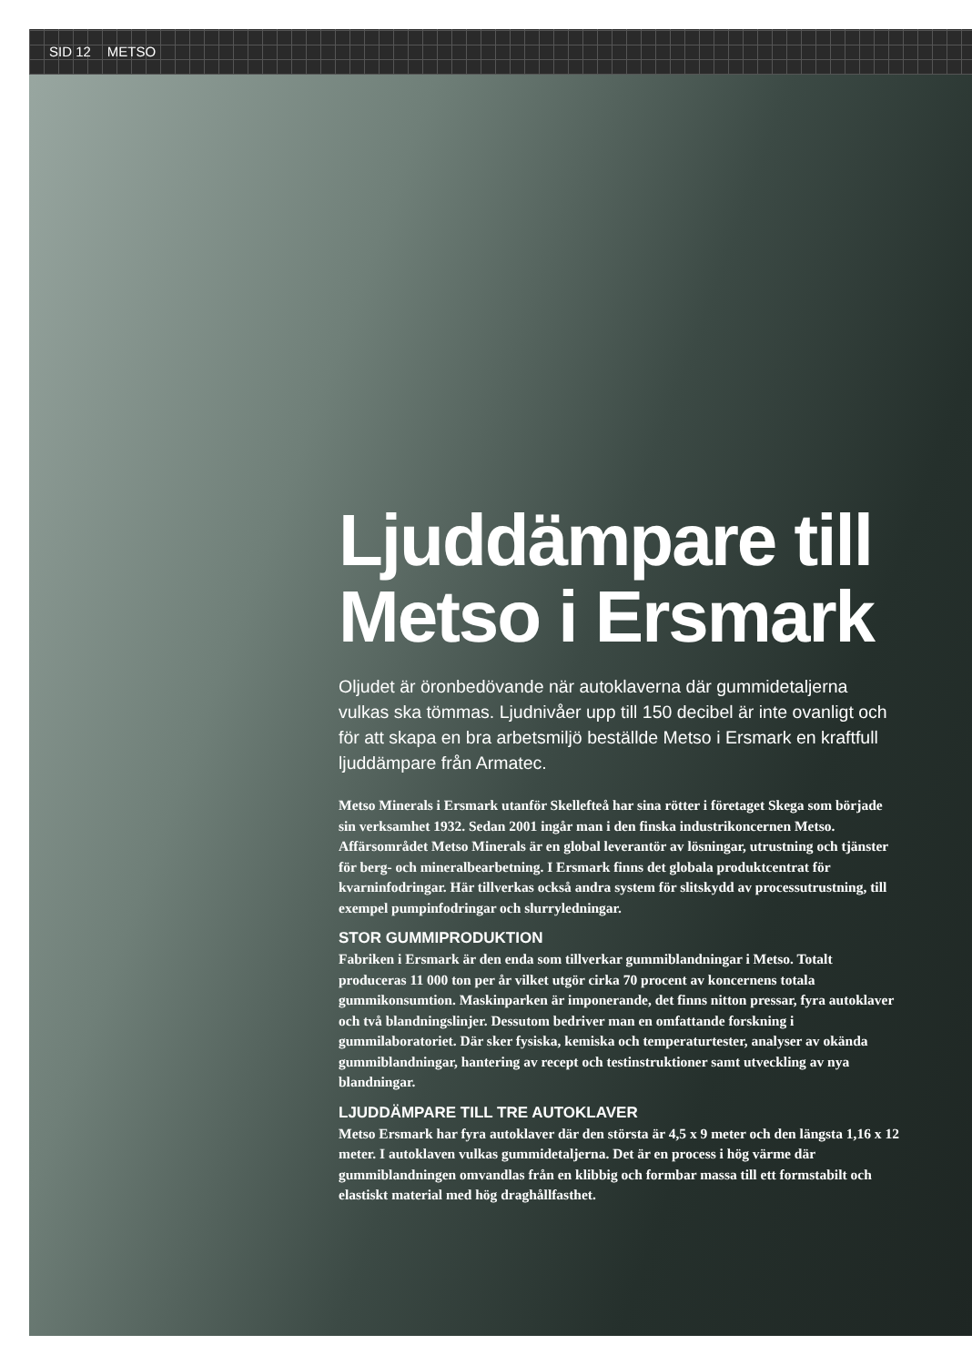SID 12 METSO
Ljuddämpare till Metso i Ersmark
Oljudet är öronbedövande när autoklaverna där gummidetaljerna vulkas ska tömmas. Ljudnivåer upp till 150 decibel är inte ovanligt och för att skapa en bra arbetsmiljö beställde Metso i Ersmark en kraftfull ljud­dämpare från Armatec.
Metso Minerals i Ersmark utanför Skellefteå har sina rötter i företaget Skega som började sin verksamhet 1932. Sedan 2001 ingår man i den finska industri­koncernen Metso. Affärsområdet Metso Minerals är en global leverantör av lösningar, utrustning och tjänster för berg- och mineralbearbetning. I Ersmark finns det globala produktcentrat för kvarninfodringar. Här tillverkas också andra system för slitskydd av processutrustning, till exempel pumpinfodringar och slurryledningar.
STOR GUMMIPRODUKTION
Fabriken i Ersmark är den enda som tillverkar gummiblandningar i Metso. Totalt produceras 11 000 ton per år vilket utgör cirka 70 procent av koncernens totala gummikonsumtion. Maskinparken är imponerande, det finns nitton pressar, fyra autoklaver och två blandningslinjer. Dessutom bedriver man en omfattande forskning i gummilaboratoriet. Där sker fysiska, kemiska och temperaturtester, analyser av okända gummiblandningar, hantering av recept och testinstruktioner samt utveckling av nya blandningar.
LJUDDÄMPARE TILL TRE AUTOKLAVER
Metso Ersmark har fyra autoklaver där den största är 4,5 x 9 meter och den längsta 1,16 x 12 meter. I autoklaven vulkas gummidetaljerna. Det är en process i hög värme där gummiblandningen omvandlas från en klibbig och formbar massa till ett formstabilt och elastiskt material med hög draghållfasthet.